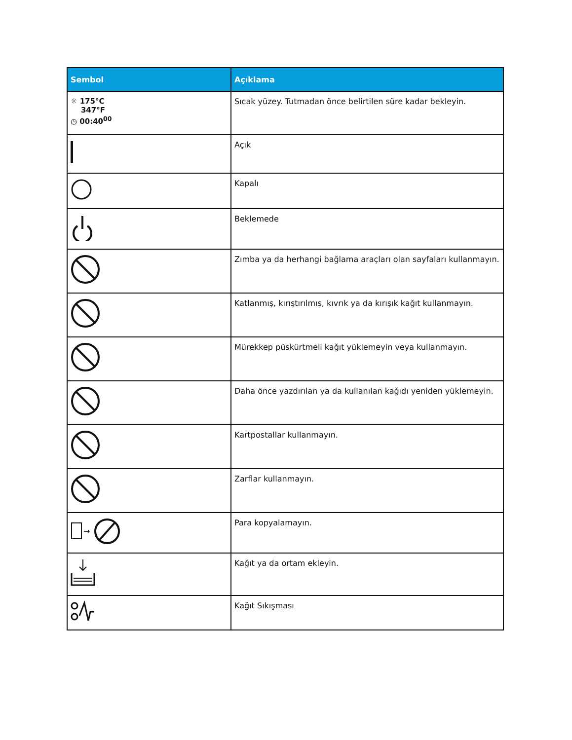| Sembol | Açıklama |
| --- | --- |
| ☼ 175°C 347°F ◷ 00:40<sup>00</sup> | Sıcak yüzey. Tutmadan önce belirtilen süre kadar bekleyin. |
| | Açık |
| | Kapalı |
| | Beklemede |
| | Zımba ya da herhangi bağlama araçları olan sayfaları kullanmayın. |
| | Katlanmış, kırıştırılmış, kıvrık ya da kırışık kağıt kullanmayın. |
| | Mürekkep püskürtmeli kağıt yüklemeyin veya kullanmayın. |
| | Daha önce yazdırılan ya da kullanılan kağıdı yeniden yüklemeyin. |
| | Kartpostallar kullanmayın. |
| | Zarflar kullanmayın. |
| → | Para kopyalamayın. |
| | Kağıt ya da ortam ekleyin. |
| | Kağıt Sıkışması |